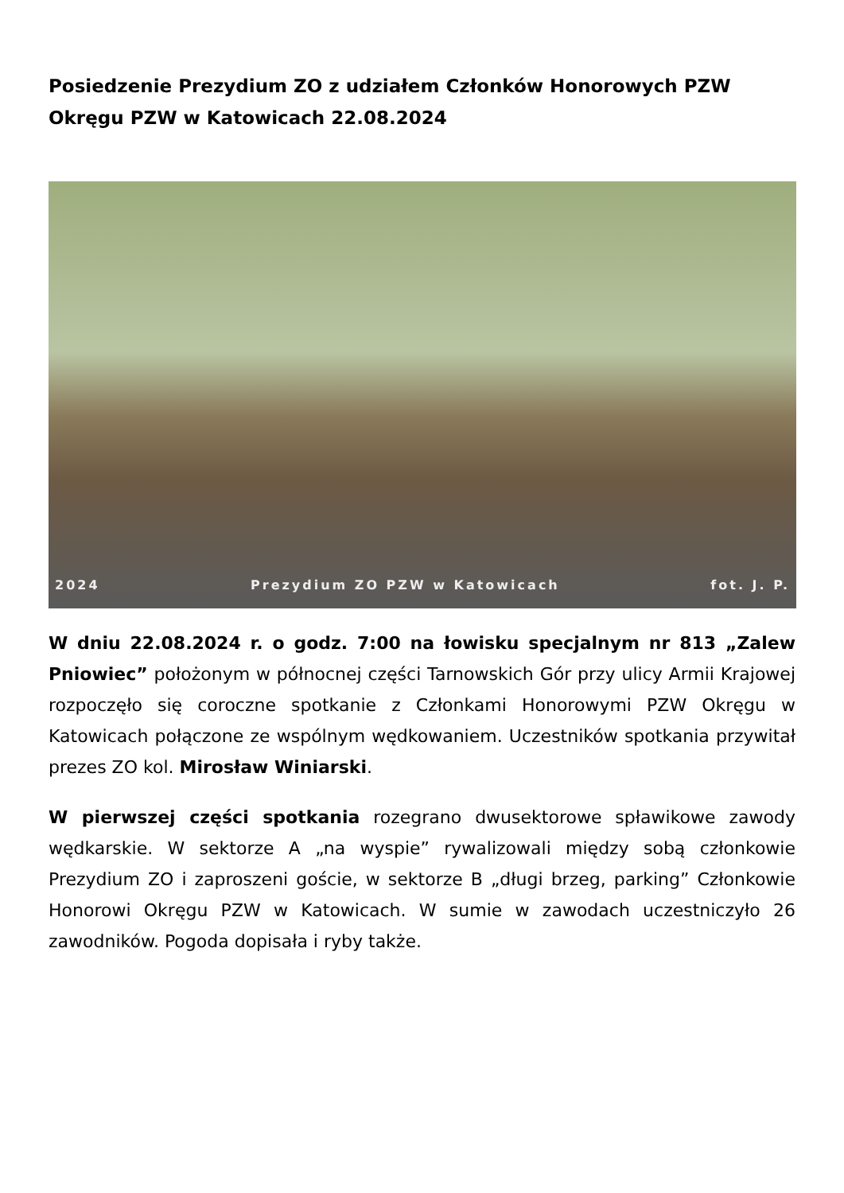Posiedzenie Prezydium ZO z udziałem Członków Honorowych PZW Okręgu PZW w Katowicach 22.08.2024
2024 Prezydium ZO PZW w Katowicach fot. J. P.
W dniu 22.08.2024 r. o godz. 7:00 na łowisku specjalnym nr 813 „Zalew Pniowiec” położonym w północnej części Tarnowskich Gór przy ulicy Armii Krajowej rozpoczęło się coroczne spotkanie z Członkami Honorowymi PZW Okręgu w Katowicach połączone ze wspólnym wędkowaniem. Uczestników spotkania przywitał prezes ZO kol. Mirosław Winiarski.
W pierwszej części spotkania rozegrano dwusektorowe spławikowe zawody wędkarskie. W sektorze A „na wyspie” rywalizowali między sobą członkowie Prezydium ZO i zaproszeni goście, w sektorze B „długi brzeg, parking” Członkowie Honorowi Okręgu PZW w Katowicach. W sumie w zawodach uczestniczyło 26 zawodników. Pogoda dopisała i ryby także.